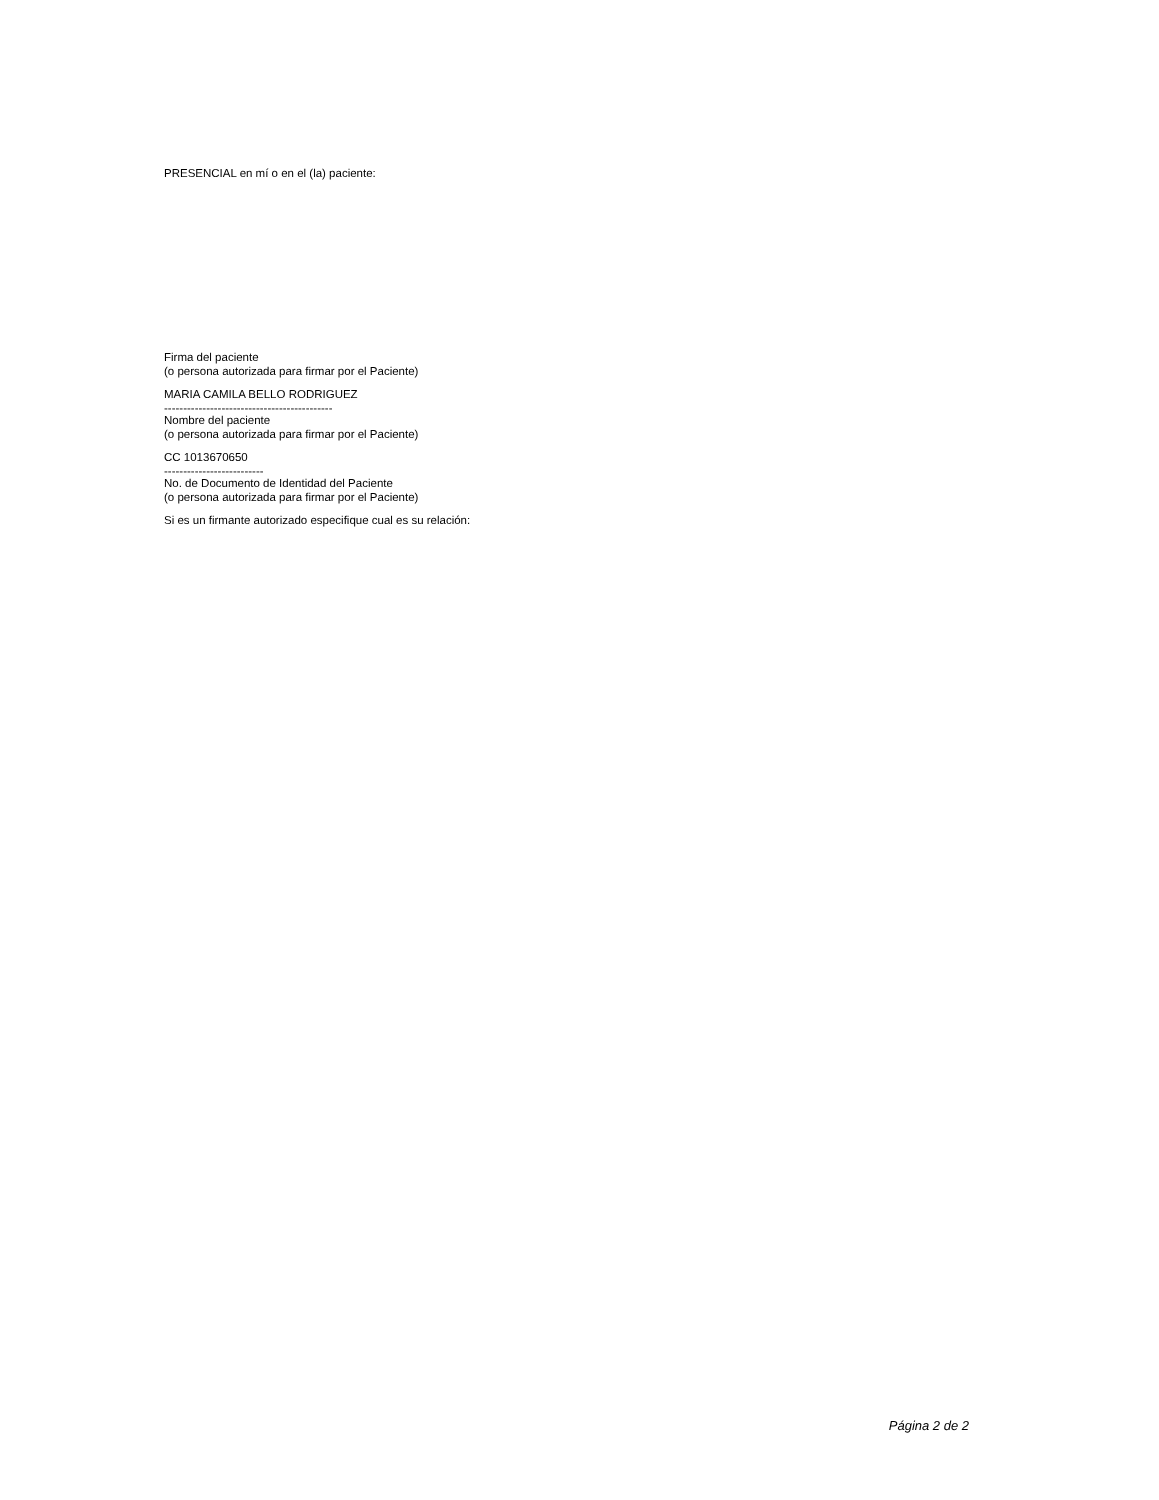PRESENCIAL en mí o en el (la) paciente:
Firma del paciente
(o persona autorizada para firmar por el Paciente)
MARIA CAMILA BELLO RODRIGUEZ
--------------------------------------------
Nombre del paciente
(o persona autorizada para firmar por el Paciente)
CC 1013670650
--------------------------
No. de Documento de Identidad del Paciente
(o persona autorizada para firmar por el Paciente)
Si es un firmante autorizado especifique cual es su relación:
Página 2 de 2